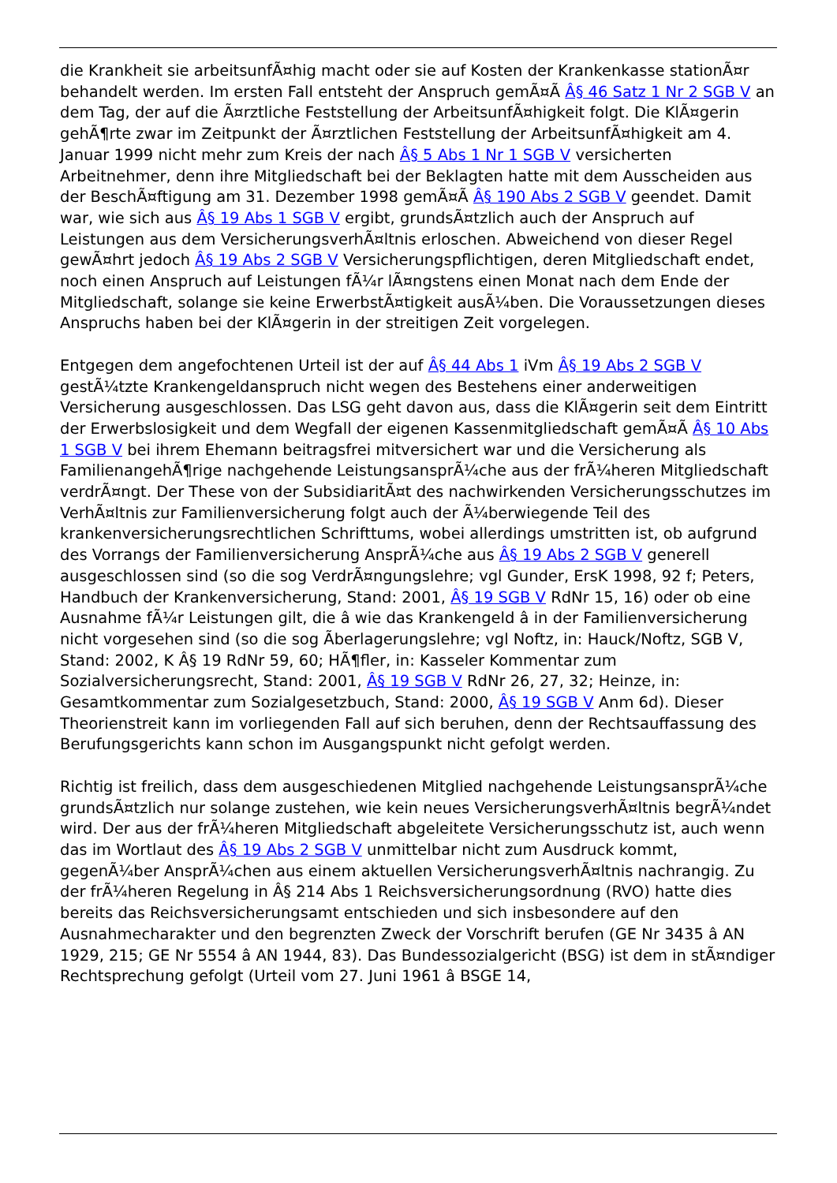die Krankheit sie arbeitsunfÃ¤hig macht oder sie auf Kosten der Krankenkasse stationÃ¤r behandelt werden. Im ersten Fall entsteht der Anspruch gemÃ¤Ã Â§ 46 Satz 1 Nr 2 SGB V an dem Tag, der auf die Ã¤rztliche Feststellung der ArbeitsunfÃ¤higkeit folgt. Die KlÃ¤gerin gehÃ¶rte zwar im Zeitpunkt der Ã¤rztlichen Feststellung der ArbeitsunfÃ¤higkeit am 4. Januar 1999 nicht mehr zum Kreis der nach Â§ 5 Abs 1 Nr 1 SGB V versicherten Arbeitnehmer, denn ihre Mitgliedschaft bei der Beklagten hatte mit dem Ausscheiden aus der BeschÃ¤ftigung am 31. Dezember 1998 gemÃ¤Ã Â§ 190 Abs 2 SGB V geendet. Damit war, wie sich aus Â§ 19 Abs 1 SGB V ergibt, grundsÃ¤tzlich auch der Anspruch auf Leistungen aus dem VersicherungsverhÃ¤ltnis erloschen. Abweichend von dieser Regel gewÃ¤hrt jedoch Â§ 19 Abs 2 SGB V Versicherungspflichtigen, deren Mitgliedschaft endet, noch einen Anspruch auf Leistungen fÃ¼r lÃ¤ngstens einen Monat nach dem Ende der Mitgliedschaft, solange sie keine ErwerbstÃ¤tigkeit ausÃ¼ben. Die Voraussetzungen dieses Anspruchs haben bei der KlÃ¤gerin in der streitigen Zeit vorgelegen.
Entgegen dem angefochtenen Urteil ist der auf Â§ 44 Abs 1 iVm Â§ 19 Abs 2 SGB V gestÃ¼tzte Krankengeldanspruch nicht wegen des Bestehens einer anderweitigen Versicherung ausgeschlossen. Das LSG geht davon aus, dass die KlÃ¤gerin seit dem Eintritt der Erwerbslosigkeit und dem Wegfall der eigenen Kassenmitgliedschaft gemÃ¤Ã Â§ 10 Abs 1 SGB V bei ihrem Ehemann beitragsfrei mitversichert war und die Versicherung als FamilienangehÃ¶rige nachgehende LeistungsansprÃ¼che aus der frÃ¼heren Mitgliedschaft verdrÃ¤ngt. Der These von der SubsidiaritÃ¤t des nachwirkenden Versicherungsschutzes im VerhÃ¤ltnis zur Familienversicherung folgt auch der Ã¼berwiegende Teil des krankenversicherungsrechtlichen Schrifttums, wobei allerdings umstritten ist, ob aufgrund des Vorrangs der Familienversicherung AnsprÃ¼che aus Â§ 19 Abs 2 SGB V generell ausgeschlossen sind (so die sog VerdrÃ¤ngungslehre; vgl Gunder, ErsK 1998, 92 f; Peters, Handbuch der Krankenversicherung, Stand: 2001, Â§ 19 SGB V RdNr 15, 16) oder ob eine Ausnahme fÃ¼r Leistungen gilt, die â wie das Krankengeld â in der Familienversicherung nicht vorgesehen sind (so die sog Ãberlagerungslehre; vgl Noftz, in: Hauck/Noftz, SGB V, Stand: 2002, K Â§ 19 RdNr 59, 60; HÃ¶fler, in: Kasseler Kommentar zum Sozialversicherungsrecht, Stand: 2001, Â§ 19 SGB V RdNr 26, 27, 32; Heinze, in: Gesamtkommentar zum Sozialgesetzbuch, Stand: 2000, Â§ 19 SGB V Anm 6d). Dieser Theorienstreit kann im vorliegenden Fall auf sich beruhen, denn der Rechtsauffassung des Berufungsgerichts kann schon im Ausgangspunkt nicht gefolgt werden.
Richtig ist freilich, dass dem ausgeschiedenen Mitglied nachgehende LeistungsansprÃ¼che grundsÃ¤tzlich nur solange zustehen, wie kein neues VersicherungsverhÃ¤ltnis begrÃ¼ndet wird. Der aus der frÃ¼heren Mitgliedschaft abgeleitete Versicherungsschutz ist, auch wenn das im Wortlaut des Â§ 19 Abs 2 SGB V unmittelbar nicht zum Ausdruck kommt, gegenÃ¼ber AnsprÃ¼chen aus einem aktuellen VersicherungsverhÃ¤ltnis nachrangig. Zu der frÃ¼heren Regelung in Â§ 214 Abs 1 Reichsversicherungsordnung (RVO) hatte dies bereits das Reichsversicherungsamt entschieden und sich insbesondere auf den Ausnahmecharakter und den begrenzten Zweck der Vorschrift berufen (GE Nr 3435 â AN 1929, 215; GE Nr 5554 â AN 1944, 83). Das Bundessozialgericht (BSG) ist dem in stÃ¤ndiger Rechtsprechung gefolgt (Urteil vom 27. Juni 1961 â BSGE 14,